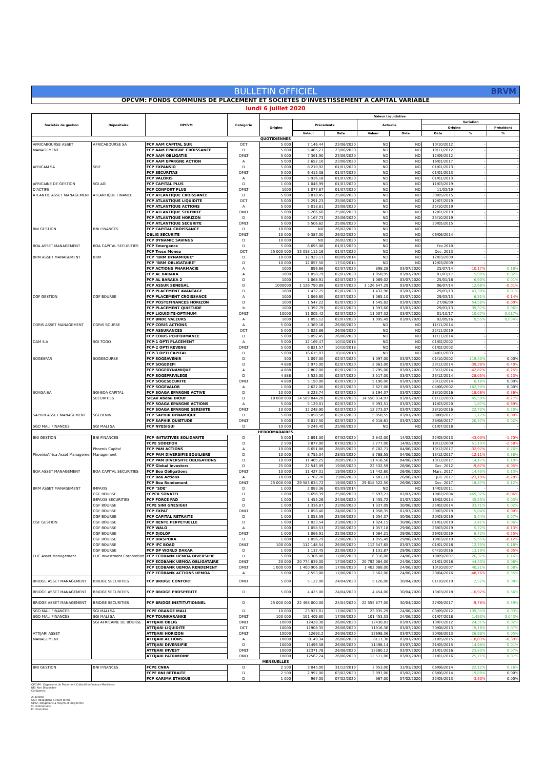BULLETIN OFFICIEL BRVM
OPCVM: FONDS COMMUNS DE PLACEMENT ET SOCIETES D'INVESTISSEMENT A CAPITAL VARIABLE
lundi 6 juillet 2020
| Sociétés de gestion | Dépositaire | OPCVM | Catégorie | Valeur Liquidative | | | | | | | |
| --- | --- | --- | --- | --- | --- | --- | --- | --- | --- | --- | --- |
| | | | | Origine | Précédente | | Actuelle | | Variation | | |
| | | | | | | | | | Origine | | Précédent |
| | | | | | Valeur | Date | Valeur | Date | Date | % | % |
| QUOTIDIENNES | | | | | | | | | | | |
| AFRICABOURSE ASSET | AFRICABOURSE SA | FCP AAM CAPITAL SUR | OCT | 5 000 | 7 146,44 | 23/06/2020 | ND | ND | 10/10/2012 | - | - |
| MANAGEMENT | | FCP AAM EPARGNE CROISSANCE | D | 5 000 | 5 465,27 | 23/06/2020 | ND | ND | 19/11/2012 | - | - |
| | | FCP AAM OBLIGATIS | OMLT | 5 000 | 7 361,90 | 23/06/2020 | ND | ND | 12/09/2012 | - | - |
| | | FCP AAM EPARGNE ACTION | A | 5 000 | 2 652,10 | 23/06/2020 | ND | ND | 16/01/2017 | - | - |
| AFRICAM SA | SBIF | FCP EXPANSIO | D | 5 000 | 8 210,92 | 01/07/2020 | ND | ND | 01/01/2013 | - | - |
| | | FCP SECURITAS | OMLT | 5 000 | 6 415,38 | 01/07/2020 | ND | ND | 01/01/2013 | - | - |
| | | FCP VALORIS | A | 5 000 | 5 936,18 | 01/07/2020 | ND | ND | 01/01/2013 | - | - |
| AFRICAINE DE GESTION | SGI AGI | FCP CAPITAL PLUS | D | 1 000 | 1 046,99 | 01/07/2020 | ND | ND | 11/03/2019 | - | - |
| D'ACTIFS | | FCP CONFORT PLUS | OMLT | 1000 | 1 077,87 | 01/07/2020 | ND | ND | 11/03/19 | - | - |
| ATLANTIC ASSET MANAGEMENT | ATLANTIQUE FINANCE | FCP ATLANTIQUE CROISSANCE | D | 5 000 | 3 818,45 | 25/06/2020 | ND | ND | 30/05/2015 | - | - |
| | | FCP ATLANTIQUE LIQUIDITE | OCT | 5 000 | 5 291,23 | 25/06/2020 | ND | ND | 12/07/2019 | - | - |
| | | FCP ATLANTIQUE ACTIONS | A | 5 000 | 5 018,81 | 25/06/2020 | ND | ND | 25/10/2019 | - | - |
| | | FCP ATLANTIQUE SERENITE | OMLT | 5 000 | 5 266,60 | 25/06/2020 | ND | ND | 12/07/2019 | - | - |
| | | FCP ATLANTIQUE HORIZON | D | 5 000 | 5 167,73 | 25/06/2020 | ND | ND | 25/10/2019 | - | - |
| | | FCP ATLANTIQUE SECURITE | OMLT | 5 000 | 5 506,62 | 25/06/2020 | ND | ND | 30/05/2015 | - | - |
| BNI GESTION | BNI FINANCES | FCP CAPITAL CROISSANCE | D | 10 000 | ND | 26/02/2020 | ND | ND | | | |
| | | OBLIG SECURITE | OMLT | 10 000 | 9 387,00 | 26/02/2020 | ND | ND | 06/06/2014 | - | - |
| | | FCP DYNAMIC SAVINGS | D | 10 000 | ND | 26/02/2020 | ND | ND | | | |
| BOA ASSET MANAGEMENT | BOA CAPITAL SECURITIES | FCP Emergence | D | 5 000 | 6 695,08 | 01/07/2020 | ND | ND | Fev.2010 | - | - |
| | | FCP Treso Monea | OCT | 25 000 000 | 33 038 115,16 | 01/07/2020 | ND | ND | Dec. 2013 | - | - |
| BRM ASSET MANAGEMENT | BRM | FCP "BRM DYNAMIQUE" | D | 10 000 | 12 923,13 | 08/09/2014 | ND | ND | 12/03/2009 | - | - |
| | | FCP "BRM OBLIGATAIRE" | D | 10 000 | 12 057,50 | 17/10/2014 | ND | ND | 12/03/2009 | - | - |
| | | FCP ACTIONS PHARMACIE | A | 1000 | 896,66 | 02/07/2020 | 898,28 | 03/07/2020 | 25/07/14 | -10,17% | 0,18% |
| | | FCP AL BARAKA | A | 1000 | 1 058,79 | 02/07/2020 | 1 058,95 | 03/07/2020 | 01/03/17 | 5,90% | 0,02% |
| | | FCP AL BARAKA 2 | D | 1000 | 1 068,91 | 02/07/2020 | 1 069,02 | 03/07/2020 | 25/01/18 | 6,90% | 0,01% |
| | | FCP ASSUR SENEGAL | D | 1000000 | 1 126 790,89 | 02/07/2020 | 1 126 647,29 | 03/07/2020 | 06/07/14 | 12,66% | -0,01% |
| | | FCP PLACEMENT AVANTAGE | D | 1000 | 1 432,75 | 02/07/2020 | 1 432,96 | 03/07/2020 | 29/03/13 | 43,30% | 0,01% |
| CGF GESTION | CGF BOURSE | FCP PLACEMENT CROISSANCE | A | 1000 | 1 066,60 | 02/07/2020 | 1 065,10 | 03/07/2020 | 29/03/13 | 6,51% | -0,14% |
| | | FCP POSTEFINANCES HORIZON | D | 1000 | 1 547,22 | 02/07/2020 | 1 545,82 | 03/07/2020 | 27/06/09 | 54,58% | -0,09% |
| | | FCP PLACEMENT QUIETUDE | b | 1000 | 1 392,79 | 02/07/2020 | 1 393,66 | 03/07/2020 | 29/03/13 | 39,37% | 0,06% |
| | | FCP LIQUIDITE-OPTIMUM | OMLT | 10000 | 11 005,42 | 02/07/2020 | 11 007,32 | 03/07/2020 | 01/10/17 | 10,07% | 0,017% |
| | | FCP BNDE VALEURS | A | 1000 | 1 095,12 | 02/07/2020 | 1 095,49 | 03/07/2020 | 02/09/16 | 9,55% | 0,034% |
| CORIS ASSET MANAGEMENT | CORIS BOURSE | FCP CORIS ACTIONS | A | 5 000 | 4 369,16 | 26/06/2020 | ND | ND | 11/11/2014 | - | - |
| | | FCP ASSURANCES | OCT | 5 000 | 5 022,86 | 26/06/2020 | ND | ND | 22/11/2019 | - | - |
| | | FCP CORIS PERFORMANCE | D | 5 000 | 5 092,45 | 26/06/2020 | ND | ND | 11/11/2014 | - | - |
| OAM S.A | SGI TOGO | FCP-1 OPTI PLACEMENT | A | 5 000 | 12 169,47 | 10/10/2018 | ND | ND | 01/02/2002 | - | - |
| | | FCP-2 OPTI REVENU | OMLT | 5 000 | 6 821,57 | 10/10/2018 | ND | ND | 01/02/2002 | - | - |
| | | FCP-3 OPTI CAPITAL | D | 5 000 | 16 615,03 | 10/10/2018 | ND | ND | 24/01/2003 | - | - |
| SOGESPAR | SOGEBOURSE | FCP SOGEAVENIR | D | 500 | 1 097,00 | 02/07/2020 | 1 097,00 | 03/07/2020 | 01/10/2002 | 119,40% | 0,00% |
| | | FCP SOGEDEFI | D | 4 888 | 2 975,00 | 02/07/2020 | 2 963,00 | 03/07/2020 | 23/12/2014 | -39,38% | -0,40% |
| | | FCP SOGEDYNAMIQUE | A | 4 888 | 2 802,00 | 02/07/2020 | 2 795,00 | 03/07/2020 | 23/12/2014 | -42,82% | -0,25% |
| | | FCP SOGEPRIVILEGE | D | 4 888 | 3 525,00 | 02/07/2020 | 3 517,00 | 03/07/2020 | 23/12/2014 | -28,05% | -0,23% |
| | | FCP SOGESECURITE | OMLT | 4 888 | 5 190,00 | 02/07/2020 | 5 190,00 | 03/07/2020 | 23/12/2014 | 6,18% | 0,00% |
| | | FCP SOGEVALOR | A | 1 000 | 2 627,00 | 02/07/2020 | 2 627,00 | 03/07/2020 | 04/06/2002 | 162,70% | 0,00% |
| SOAGA-SA | SGI-BOA CAPITAL | FCP SOAGA EPARGNE ACTIVE | D | 10 000 | 8 223,74 | 02/07/2020 | 8 194,37 | 03/07/2020 | 28/10/2016 | -18,06% | -0,36% |
| | SECURITIES | SICAV Abdou DIOUF | D | 10 000 000 | 14 589 844,28 | 02/07/2020 | 14 550 014,97 | 03/07/2020 | 01/12/2003 | 45,50% | -0,27% |
| | | FCP SOAGA EPARGNE ACTIONS | A | 5 000 | 5 129,01 | 02/07/2020 | 5 093,51 | 03/07/2020 | 11/03/2020 | 1,87% | -0,69% |
| | | FCP SOAGA EPARGNE SERENITE | OMLT | 10 000 | 12 248,90 | 02/07/2020 | 12 273,07 | 03/07/2020 | 28/10/2016 | 22,73% | 0,20% |
| SAPHIR ASSET MANAGEMENT | SGI BENIN | FCP SAPHIR DYNAMIQUE | D | 5 000 | 5 058,58 | 02/07/2020 | 5 058,55 | 03/07/2020 | 28/08/2017 | 1,17% | 0,00% |
| | | FCP SAPHIR QUIETUDE | OMLT | 5 000 | 6 017,50 | 02/07/2020 | 6 018,61 | 03/07/2020 | 28/08/2017 | 20,37% | 0,02% |
| SGO MALI FINANCES | SGI MALI SA | FCP NYESIGUI | D | 10 000 | 9 246,40 | 25/06/2020 | ND | ND | 01/07/2018 | - | - |
| HEBDOMADAIRES | | | | | | | | | | | |
| BNI GESTION | BNI FINANCES | FCP INITIATIVES SOLIDARITE | D | 5 000 | 2 891,00 | 07/02/2020 | 2 842,00 | 14/02/2020 | 22/05/2013 | -43,00% | -1,70% |
| | | FCPE SODEFOR | D | 2 500 | 3 877,00 | 07/02/2020 | 3 777,00 | 14/02/2020 | 18/12/2009 | 51,10% | -2,58% |
| | Phoenix Capital | FCP PAM ACTIONS | A | 10 000 | 6 651,88 | 28/05/2020 | 6 702,71 | 04/06/2020 | 13/12/2017 | -32,97% | 0,76% |
| PhoenixAfrica Asset Management | Management | FCP PAM DIVERSIFIE EQUILIBRE | D | 10 000 | 8 755,34 | 28/05/2020 | 8 788,55 | 04/06/2020 | 13/12/2017 | -12,11% | 0,38% |
| | | FCP PAM DIVERSIFIE OBLIGATIONS | D | 10 000 | 11 405,25 | 28/05/2020 | 11 416,56 | 04/06/2020 | 13/12/2017 | 14,17% | 0,10% |
| | | FCP Global Investors | D | 25 000 | 22 543,09 | 19/06/2020 | 22 532,59 | 26/06/2020 | Dec. 2012 | -9,87% | -0,05% |
| BOA ASSET MANAGEMENT | BOA CAPITAL SECURITIES | FCP Boa Obligations | OMLT | 10 000 | 11 427,31 | 19/06/2020 | 11 442,60 | 26/06/2020 | Mars. 2017 | 14,43% | 0,13% |
| | | FCP Boa Actions | A | 10 000 | 7 702,70 | 19/06/2020 | 7 681,10 | 26/06/2020 | Juil. 2017 | -23,19% | -0,28% |
| | | FCP Boa Rendement | OMLT | 25 000 000 | 29 583 634,72 | 19/06/2020 | 29 618 322,50 | 26/06/2020 | Dec. 2017 | 18,47% | 0,12% |
| BRM ASSET MANAGEMENT | IMPAXIS | FCP "SDE" | D | 1 000 | 2 083,36 | 05/09/2014 | ND | ND | 14/03/2011 | - | - |
| | CGF BOURSE | FCPCR SONATEL | D | 1 000 | 5 696,39 | 25/06/2020 | 5 693,21 | 02/07/2020 | 19/02/2004 | 469,32% | -0,06% |
| | IMPAXIS SECURITIES | FCP FORCE PAD | D | 1 000 | 1 455,26 | 24/06/2020 | 1 455,72 | 01/07/2020 | 16/02/2014 | 45,53% | 0,03% |
| | CGF BOURSE | FCPE SINI GNESIGUI | D | 1 000 | 1 336,87 | 23/06/2020 | 1 337,09 | 30/06/2020 | 25/02/2014 | 33,71% | 0,02% |
| | CGF BOURSE | FCP EXPAT | OMLT | 1 000 | 1 058,40 | 24/06/2020 | 1 058,35 | 01/07/2020 | 20/03/2019 | 5,84% | 0,00% |
| | CGF BOURSE | FCP CAPITAL RETRAITE | D | 1 000 | 1 053,59 | 23/06/2020 | 1 054,37 | 30/06/2020 | 20/03/2019 | 5,44% | 0,07% |
| CGF GESTION | CGF BOURSE | FCP RENTE PERPETUELLE | D | 1 000 | 1 023,54 | 23/06/2020 | 1 024,15 | 30/06/2020 | 01/01/2019 | 2,41% | 0,06% |
| | CGF BOURSE | FCP WALO | A | 1 000 | 1 058,53 | 22/06/2020 | 1 057,18 | 29/06/2020 | 26/03/2019 | 5,72% | -0,13% |
| | CGF BOURSE | FCP DJOLOF | OMLT | 1 000 | 1 066,91 | 22/06/2020 | 1 064,21 | 29/06/2020 | 26/03/2019 | 6,42% | -0,25% |
| | CGF BOURSE | FCP DIASPORA | D | 1 000 | 1 056,79 | 22/06/2020 | 1 055,49 | 29/06/2020 | 19/03/2019 | 5,55% | -0,12% |
| | CGF BOURSE | FCP IFC BOAD | OMLT | 100 000 | 112 148,54 | 26/06/2020 | 112 347,65 | 03/07/2020 | 01/01/2018 | 12,35% | 0,18% |
| | CGF BOURSE | FCP DP WORLD DAKAR | D | 1 000 | 1 132,45 | 22/06/2020 | 1 131,87 | 29/06/2020 | 04/10/2016 | 13,19% | -0,05% |
| EDC Asset Management | EDC Investment Corporation | FCP ECOBANK UEMOA DIVERSIFIE | D | 5 000 | 6 306,00 | 17/06/2020 | 6 316,00 | 24/06/2020 | 19/09/2007 | 26,32% | 0,16% |
| | | FCP ECOBANK UEMOA OBLIGATAIRE | OMLT | 20 000 | 20 774 839,00 | 17/06/2020 | 20 792 064,00 | 24/06/2020 | 01/01/2018 | 44,43% | 0,08% |
| | | FCP ECOBANK UEMOA RENDEMENT | OMLT | 1 000 000 | 1 400 906,00 | 17/06/2020 | 1 402 088,00 | 24/06/2020 | 10/10/2007 | 40,21% | 0,08% |
| | | FCP ECOBANK ACTIONS UEMOA | A | 5 000 | 2 553,00 | 17/06/2020 | 2 562,00 | 24/06/2020 | 20/04/2016 | -48,76% | 0,35% |
| BRIDGE ASSET MANAGEMENT | BRIDGE SECURITIES | FCP BRIDGE CONFORT | OMLT | 5 000 | 5 122,00 | 24/04/2020 | 5 126,00 | 30/04/2020 | 01/10/2019 | 2,52% | 0,08% |
| BRIDGE ASSET MANAGEMENT | BRIDGE SECURITIES | FCP BRIDGE PROSPERITE | D | 5 000 | 4 425,00 | 24/04/2020 | 4 454,00 | 30/04/2020 | 13/03/2018 | -10,92% | 0,66% |
| BRIDGE ASSET MANAGEMENT | BRIDGE SECURITIES | FCP BRIDGE INSTITUTIONNEL | D | 25 000 000 | 22 468 000,00 | 24/04/2020 | 22 555 877,00 | 30/04/2020 | 27/09/2017 | -9,78% | 0,39% |
| SGO MALI FINANCES | SGI MALI SA | FCPE ORANGE MALI | D | 10 000 | 23 927,01 | 17/06/2020 | 23 935,29 | 24/06/2020 | 03/09/2012 | 139,35% | 0,03% |
| SGO MALI FINANCES | SGI MALI SA | FCP TOUNKARANKE | OMLT | 100 000 | 101 409,80 | 17/06/2020 | 101 453,33 | 24/06/2020 | 01/07/2018 | 1,453% | 0,043% |
| | SGI AFRICAINE DE BOURSE | ATTIJARI OBLIG | OMLT | 10000 | 12428,38 | 26/06/2020 | 12430,81 | 03/07/2020 | 13/07/2012 | 24,31% | 0,02% |
| | | ATTIJARI LIQUIDITE | OCT | 10000 | 11908,35 | 26/06/2020 | 11916,36 | 03/07/2020 | 30/08/2013 | 19,16% | 0,07% |
| ATTIJARI ASSET | | ATTIJARI HORIZON | OMLT | 10000 | 12692,2 | 26/06/2020 | 12698,36 | 03/07/2020 | 30/08/2013 | 26,98% | 0,05% |
| MANAGEMENT | | ATTIJARI ACTIONS | A | 10000 | 8149,34 | 26/06/2020 | 8117,38 | 03/07/2020 | 21/05/2015 | -18,83% | -0,39% |
| | | ATTIJARI DIVERSIFIE | D | 10000 | 11496,58 | 26/06/2020 | 11498,14 | 03/07/2020 | 21/05/2015 | 14,98% | 0,01% |
| | | ATTIJARI INVEST | OMLT | 10000 | 12371,78 | 26/06/2020 | 12380,12 | 03/07/2020 | 21/01/2016 | 23,80% | 0,07% |
| | | ATTIJARI PATRIMOINE | OMLT | 10000 | 12562,24 | 26/06/2020 | 12 571,00 | 03/07/2020 | 21/01/2016 | 25,71% | 0,07% |
| MENSUELLES | | | | | | | | | | | |
| BNI GESTION | BNI FINANCES | FCPE CNRA | D | 2 500 | 3 045,00 | 31/12/2019 | 3 053,00 | 31/01/2020 | 06/06/2014 | 22,12% | 0,26% |
| | | FCPE BNI RETRAITE | D | 2 500 | 2 997,00 | 03/02/2020 | 2 997,00 | 03/02/2020 | 06/06/2014 | 19,88% | 0,00% |
| | | FCP KARIMA ETHIQUE | D | 1 000 | 967,00 | 07/02/2020 | 967,00 | 07/02/2020 | 22/05/2013 | -3,30% | 0,00% |
OPCVM : Organisme de Placement Collectif en Valeurs Mobilières
ND: Non Disponible
Catégories:
A: actions
OCT: obligations à court terme
OMLT: obligations à moyen et long terme
C: contractuels
D: diversifiés